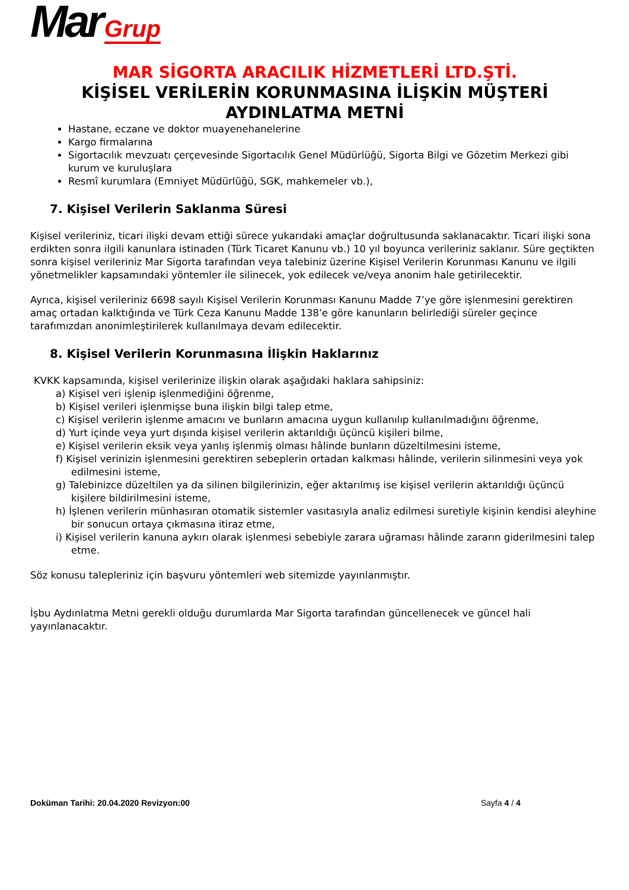Mar Grup
MAR SİGORTA ARACILIK HİZMETLERİ LTD.ŞTİ.
KİŞİSEL VERİLERİN KORUNMASINA İLİŞKİN MÜŞTERİ AYDINLATMA METNİ
Hastane, eczane ve doktor muayenehanelerine
Kargo firmalarına
Sigortacılık mevzuatı çerçevesinde Sigortacılık Genel Müdürlüğü, Sigorta Bilgi ve Gözetim Merkezi gibi kurum ve kuruluşlara
Resmî kurumlara (Emniyet Müdürlüğü, SGK, mahkemeler vb.),
7. Kişisel Verilerin Saklanma Süresi
Kişisel verileriniz, ticari ilişki devam ettiği sürece yukarıdaki amaçlar doğrultusunda saklanacaktır. Ticari ilişki sona erdikten sonra ilgili kanunlara istinaden (Türk Ticaret Kanunu vb.) 10 yıl boyunca verileriniz saklanır. Süre geçtikten sonra kişisel verileriniz Mar Sigorta tarafından veya talebiniz üzerine Kişisel Verilerin Korunması Kanunu ve ilgili yönetmelikler kapsamındaki yöntemler ile silinecek, yok edilecek ve/veya anonim hale getirilecektir.
Ayrıca, kişisel verileriniz 6698 sayılı Kişisel Verilerin Korunması Kanunu Madde 7’ye göre işlenmesini gerektiren amaç ortadan kalktığında ve Türk Ceza Kanunu Madde 138’e göre kanunların belirlediği süreler geçince tarafımızdan anonimleştirilerek kullanılmaya devam edilecektir.
8. Kişisel Verilerin Korunmasına İlişkin Haklarınız
KVKK kapsamında, kişisel verilerinize ilişkin olarak aşağıdaki haklara sahipsiniz:
a) Kişisel veri işlenip işlenmediğini öğrenme,
b) Kişisel verileri işlenmişse buna ilişkin bilgi talep etme,
c) Kişisel verilerin işlenme amacını ve bunların amacına uygun kullanılıp kullanılmadığını öğrenme,
d) Yurt içinde veya yurt dışında kişisel verilerin aktarıldığı üçüncü kişileri bilme,
e) Kişisel verilerin eksik veya yanlış işlenmiş olması hâlinde bunların düzeltilmesini isteme,
f) Kişisel verinizin işlenmesini gerektiren sebeplerin ortadan kalkması hâlinde, verilerin silinmesini veya yok edilmesini isteme,
g) Talebinizce düzeltilen ya da silinen bilgilerinizin, eğer aktarılmış ise kişisel verilerin aktarıldığı üçüncü kişilere bildirilmesini isteme,
h) İşlenen verilerin münhasıran otomatik sistemler vasıtasıyla analiz edilmesi suretiyle kişinin kendisi aleyhine bir sonucun ortaya çıkmasına itiraz etme,
i) Kişisel verilerin kanuna aykırı olarak işlenmesi sebebiyle zarara uğraması hâlinde zararın giderilmesini talep etme.
Söz konusu talepleriniz için başvuru yöntemleri web sitemizde yayınlanmıştır.
İşbu Aydınlatma Metni gerekli olduğu durumlarda Mar Sigorta tarafından güncellenecek ve güncel hali yayınlanacaktır.
Doküman Tarihi: 20.04.2020 Revizyon:00 Sayfa 4 / 4